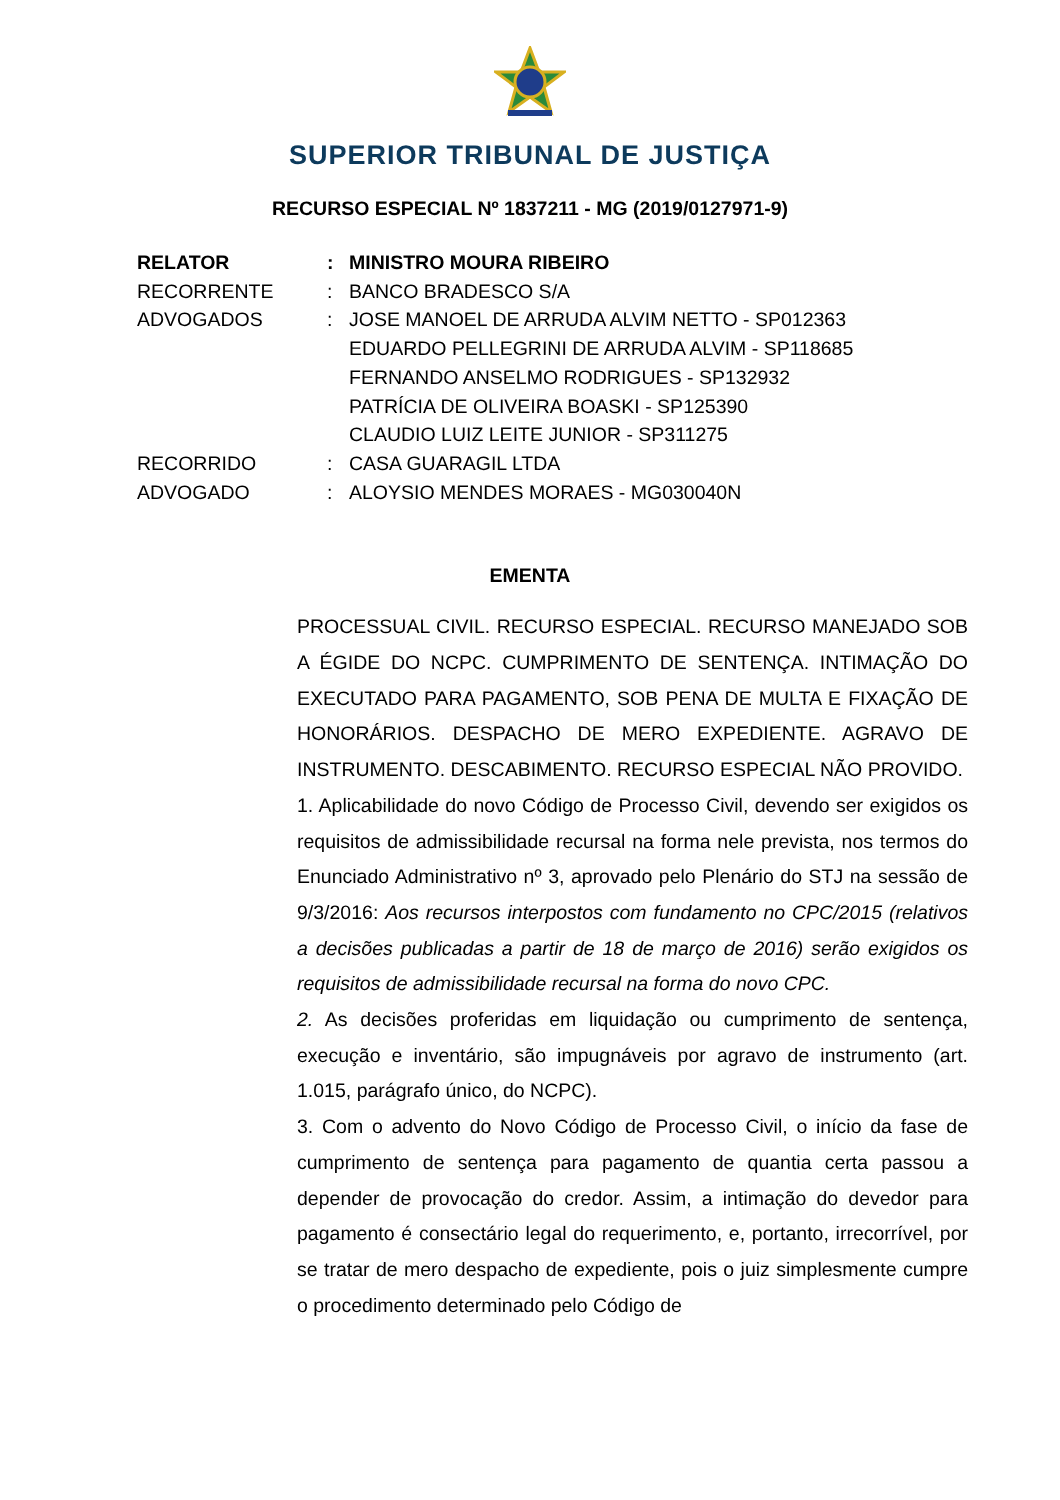SUPERIOR TRIBUNAL DE JUSTIÇA
RECURSO ESPECIAL Nº 1837211 - MG (2019/0127971-9)
| RELATOR | : | MINISTRO MOURA RIBEIRO |
| RECORRENTE | : | BANCO BRADESCO S/A |
| ADVOGADOS | : | JOSE MANOEL DE ARRUDA ALVIM NETTO - SP012363 EDUARDO PELLEGRINI DE ARRUDA ALVIM - SP118685 FERNANDO ANSELMO RODRIGUES - SP132932 PATRÍCIA DE OLIVEIRA BOASKI - SP125390 CLAUDIO LUIZ LEITE JUNIOR - SP311275 |
| RECORRIDO | : | CASA GUARAGIL LTDA |
| ADVOGADO | : | ALOYSIO MENDES MORAES - MG030040N |
EMENTA
PROCESSUAL CIVIL. RECURSO ESPECIAL. RECURSO MANEJADO SOB A ÉGIDE DO NCPC. CUMPRIMENTO DE SENTENÇA. INTIMAÇÃO DO EXECUTADO PARA PAGAMENTO, SOB PENA DE MULTA E FIXAÇÃO DE HONORÁRIOS. DESPACHO DE MERO EXPEDIENTE. AGRAVO DE INSTRUMENTO. DESCABIMENTO. RECURSO ESPECIAL NÃO PROVIDO.
1. Aplicabilidade do novo Código de Processo Civil, devendo ser exigidos os requisitos de admissibilidade recursal na forma nele prevista, nos termos do Enunciado Administrativo nº 3, aprovado pelo Plenário do STJ na sessão de 9/3/2016: Aos recursos interpostos com fundamento no CPC/2015 (relativos a decisões publicadas a partir de 18 de março de 2016) serão exigidos os requisitos de admissibilidade recursal na forma do novo CPC.
2. As decisões proferidas em liquidação ou cumprimento de sentença, execução e inventário, são impugnáveis por agravo de instrumento (art. 1.015, parágrafo único, do NCPC).
3. Com o advento do Novo Código de Processo Civil, o início da fase de cumprimento de sentença para pagamento de quantia certa passou a depender de provocação do credor. Assim, a intimação do devedor para pagamento é consectário legal do requerimento, e, portanto, irrecorrível, por se tratar de mero despacho de expediente, pois o juiz simplesmente cumpre o procedimento determinado pelo Código de